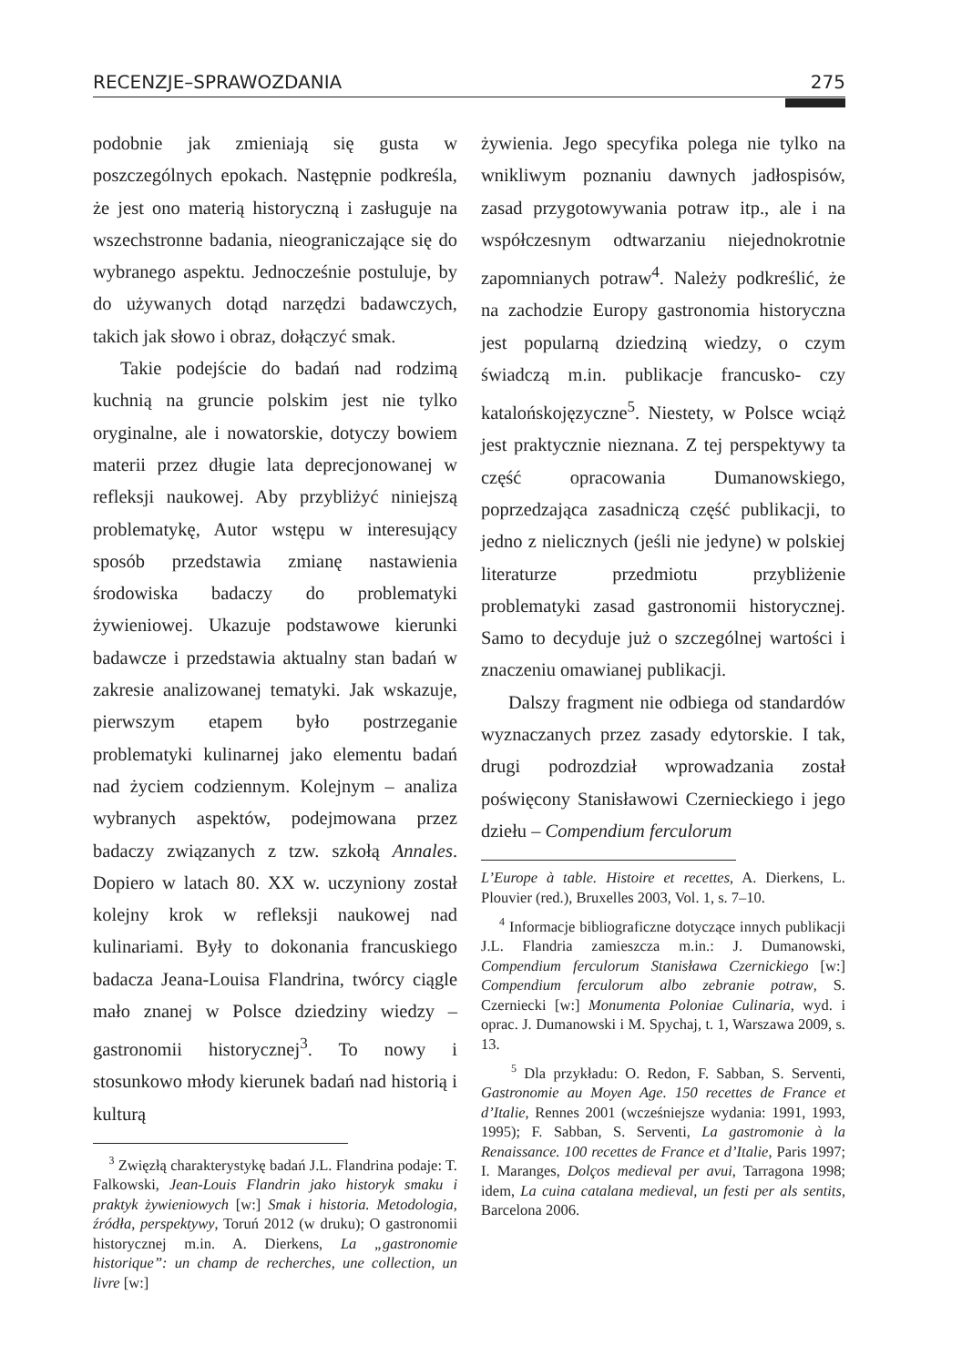RECENZJE–SPRAWOZDANIA 275
podobnie jak zmieniają się gusta w poszczególnych epokach. Następnie podkreśla, że jest ono materią historyczną i zasługuje na wszechstronne badania, nieograniczające się do wybranego aspektu. Jednocześnie postuluje, by do używanych dotąd narzędzi badawczych, takich jak słowo i obraz, dołączyć smak.
Takie podejście do badań nad rodzimą kuchnią na gruncie polskim jest nie tylko oryginalne, ale i nowatorskie, dotyczy bowiem materii przez długie lata deprecjonowanej w refleksji naukowej. Aby przybliżyć niniejszą problematykę, Autor wstępu w interesujący sposób przedstawia zmianę nastawienia środowiska badaczy do problematyki żywieniowej. Ukazuje podstawowe kierunki badawcze i przedstawia aktualny stan badań w zakresie analizowanej tematyki. Jak wskazuje, pierwszym etapem było postrzeganie problematyki kulinarnej jako elementu badań nad życiem codziennym. Kolejnym – analiza wybranych aspektów, podejmowana przez badaczy związanych z tzw. szkołą Annales. Dopiero w latach 80. XX w. uczyniony został kolejny krok w refleksji naukowej nad kulinariami. Były to dokonania francuskiego badacza Jeana-Louisa Flandrina, twórcy ciągle mało znanej w Polsce dziedziny wiedzy – gastronomii historycznej<sup>3</sup>. To nowy i stosunkowo młody kierunek badań nad historią i kulturą
<sup>3</sup> Zwięzłą charakterystykę badań J.L. Flandrina podaje: T. Falkowski, Jean-Louis Flandrin jako historyk smaku i praktyk żywieniowych [w:] Smak i historia. Metodologia, źródła, perspektywy, Toruń 2012 (w druku); O gastronomii historycznej m.in. A. Dierkens, La „gastronomie historique”: un champ de recherches, une collection, un livre [w:]
żywienia. Jego specyfika polega nie tylko na wnikliwym poznaniu dawnych jadłospisów, zasad przygotowywania potraw itp., ale i na współczesnym odtwarzaniu niejednokrotnie zapomnianych potraw<sup>4</sup>. Należy podkreślić, że na zachodzie Europy gastronomia historyczna jest popularną dziedziną wiedzy, o czym świadczą m.in. publikacje francusko- czy katalońskojęzyczne<sup>5</sup>. Niestety, w Polsce wciąż jest praktycznie nieznana. Z tej perspektywy ta część opracowania Dumanowskiego, poprzedzająca zasadniczą część publikacji, to jedno z nielicznych (jeśli nie jedyne) w polskiej literaturze przedmiotu przybliżenie problematyki zasad gastronomii historycznej. Samo to decyduje już o szczególnej wartości i znaczeniu omawianej publikacji.
Dalszy fragment nie odbiega od standardów wyznaczanych przez zasady edytorskie. I tak, drugi podrozdział wprowadzania został poświęcony Stanisławowi Czernieckiego i jego dziełu – Compendium ferculorum
L’Europe à table. Histoire et recettes, A. Dierkens, L. Plouvier (red.), Bruxelles 2003, Vol. 1, s. 7–10.
<sup>4</sup> Informacje bibliograficzne dotyczące innych publikacji J.L. Flandria zamieszcza m.in.: J. Dumanowski, Compendium ferculorum Stanisława Czernickiego [w:] Compendium ferculorum albo zebranie potraw, S. Czerniecki [w:] Monumenta Poloniae Culinaria, wyd. i oprac. J. Dumanowski i M. Spychaj, t. 1, Warszawa 2009, s. 13.
<sup>5</sup> Dla przykładu: O. Redon, F. Sabban, S. Serventi, Gastronomie au Moyen Age. 150 recettes de France et d’Italie, Rennes 2001 (wcześniejsze wydania: 1991, 1993, 1995); F. Sabban, S. Serventi, La gastromonie à la Renaissance. 100 recettes de France et d’Italie, Paris 1997; I. Maranges, Dolços medieval per avui, Tarragona 1998; idem, La cuina catalana medieval, un festi per als sentits, Barcelona 2006.